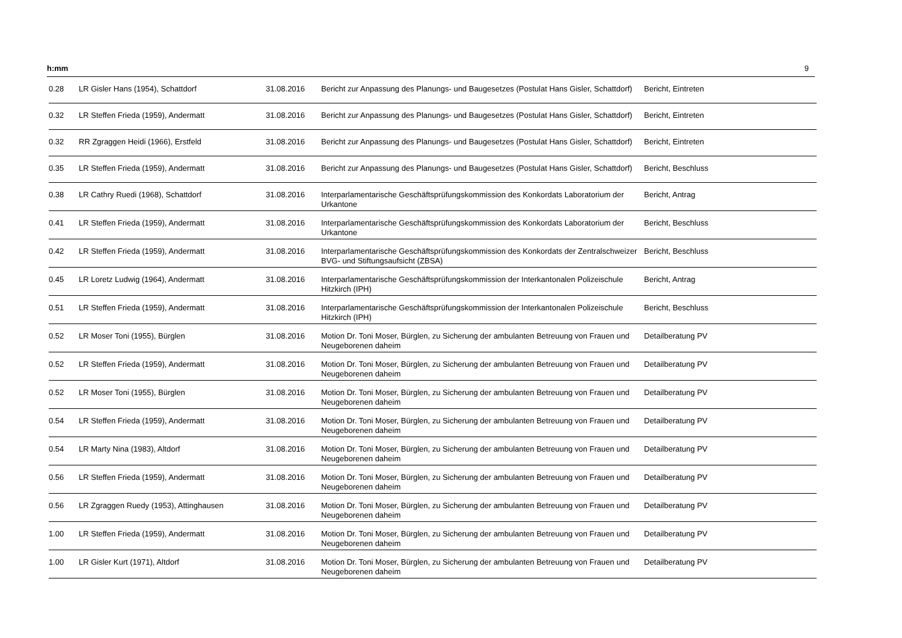h:mm 9
| 0.28 | LR Gisler Hans (1954), Schattdorf | 31.08.2016 | Bericht zur Anpassung des Planungs- und Baugesetzes (Postulat Hans Gisler, Schattdorf) | Bericht, Eintreten |
| 0.32 | LR Steffen Frieda (1959), Andermatt | 31.08.2016 | Bericht zur Anpassung des Planungs- und Baugesetzes (Postulat Hans Gisler, Schattdorf) | Bericht, Eintreten |
| 0.32 | RR Zgraggen Heidi (1966), Erstfeld | 31.08.2016 | Bericht zur Anpassung des Planungs- und Baugesetzes (Postulat Hans Gisler, Schattdorf) | Bericht, Eintreten |
| 0.35 | LR Steffen Frieda (1959), Andermatt | 31.08.2016 | Bericht zur Anpassung des Planungs- und Baugesetzes (Postulat Hans Gisler, Schattdorf) | Bericht, Beschluss |
| 0.38 | LR Cathry Ruedi (1968), Schattdorf | 31.08.2016 | Interparlamentarische Geschäftsprüfungskommission des Konkordats Laboratorium der Urkantone | Bericht, Antrag |
| 0.41 | LR Steffen Frieda (1959), Andermatt | 31.08.2016 | Interparlamentarische Geschäftsprüfungskommission des Konkordats Laboratorium der Urkantone | Bericht, Beschluss |
| 0.42 | LR Steffen Frieda (1959), Andermatt | 31.08.2016 | Interparlamentarische Geschäftsprüfungskommission des Konkordats der Zentralschweizer BVG- und Stiftungsaufsicht (ZBSA) | Bericht, Beschluss |
| 0.45 | LR Loretz Ludwig (1964), Andermatt | 31.08.2016 | Interparlamentarische Geschäftsprüfungskommission der Interkantonalen Polizeischule Hitzkirch (IPH) | Bericht, Antrag |
| 0.51 | LR Steffen Frieda (1959), Andermatt | 31.08.2016 | Interparlamentarische Geschäftsprüfungskommission der Interkantonalen Polizeischule Hitzkirch (IPH) | Bericht, Beschluss |
| 0.52 | LR Moser Toni (1955), Bürglen | 31.08.2016 | Motion Dr. Toni Moser, Bürglen, zu Sicherung der ambulanten Betreuung von Frauen und Neugeborenen daheim | Detailberatung PV |
| 0.52 | LR Steffen Frieda (1959), Andermatt | 31.08.2016 | Motion Dr. Toni Moser, Bürglen, zu Sicherung der ambulanten Betreuung von Frauen und Neugeborenen daheim | Detailberatung PV |
| 0.52 | LR Moser Toni (1955), Bürglen | 31.08.2016 | Motion Dr. Toni Moser, Bürglen, zu Sicherung der ambulanten Betreuung von Frauen und Neugeborenen daheim | Detailberatung PV |
| 0.54 | LR Steffen Frieda (1959), Andermatt | 31.08.2016 | Motion Dr. Toni Moser, Bürglen, zu Sicherung der ambulanten Betreuung von Frauen und Neugeborenen daheim | Detailberatung PV |
| 0.54 | LR Marty Nina (1983), Altdorf | 31.08.2016 | Motion Dr. Toni Moser, Bürglen, zu Sicherung der ambulanten Betreuung von Frauen und Neugeborenen daheim | Detailberatung PV |
| 0.56 | LR Steffen Frieda (1959), Andermatt | 31.08.2016 | Motion Dr. Toni Moser, Bürglen, zu Sicherung der ambulanten Betreuung von Frauen und Neugeborenen daheim | Detailberatung PV |
| 0.56 | LR Zgraggen Ruedy (1953), Attinghausen | 31.08.2016 | Motion Dr. Toni Moser, Bürglen, zu Sicherung der ambulanten Betreuung von Frauen und Neugeborenen daheim | Detailberatung PV |
| 1.00 | LR Steffen Frieda (1959), Andermatt | 31.08.2016 | Motion Dr. Toni Moser, Bürglen, zu Sicherung der ambulanten Betreuung von Frauen und Neugeborenen daheim | Detailberatung PV |
| 1.00 | LR Gisler Kurt (1971), Altdorf | 31.08.2016 | Motion Dr. Toni Moser, Bürglen, zu Sicherung der ambulanten Betreuung von Frauen und Neugeborenen daheim | Detailberatung PV |